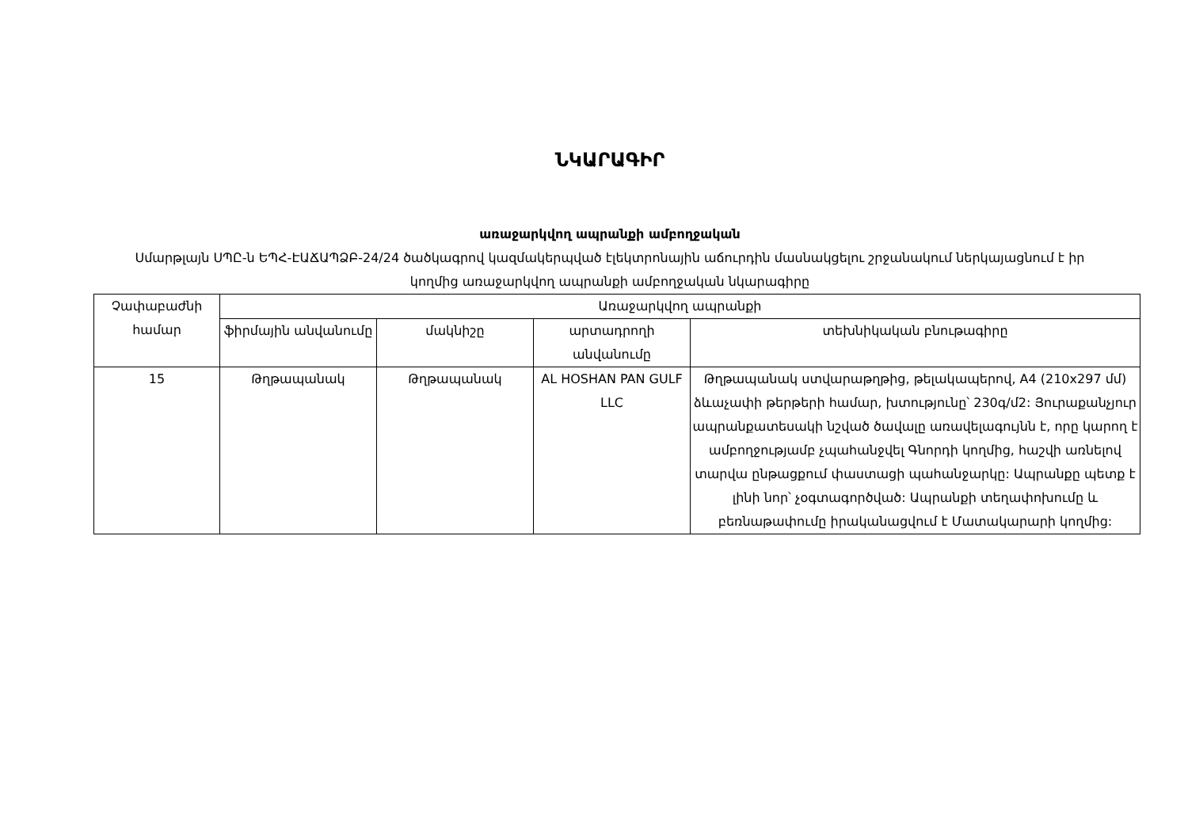ՆԿԱՐԱԳԻՐ
առաջարկվող ապրանքի ամբողջական
Սմարթլայն ՍՊԸ-ն ԵՊՀ-ԷԱՃԱՊՁԲ-24/24 ծածկագրով կազմակերպված էլեկտրոնային աճուրդին մասնակցելու շրջանակում ներկայացնում է իր կողմից առաջարկվող ապրանքի ամբողջական նկարագիրը
| Չափաբաժնի համար | Առաջարկվող ապրանքի | | | |
| --- | --- | --- | --- | --- |
| | ֆիրմային անվանումը | մակնիշը | արտադրողի անվանումը | տեխնիկական բնութագիրը |
| 15 | Թղթապանակ | Թղթապանակ | AL HOSHAN PAN GULF LLC | Թղթապանակ ստվարաթղթից, թելակապերով, A4 (210x297 մմ) ձևաչափի թերթերի համար, խտությունը՝ 230գ/մ2: Յուրաքանչյուր ապրանքատեսակի նշված ծավալը առավելագույնն է, որը կարող է ամբողջությամբ չպահանջվել Գնորդի կողմից, հաշվի առնելով տարվա ընթացքում փաստացի պահանջարկը: Ապրանքը պետք է լինի նոր՝ չօգտագործված: Ապրանքի տեղափոխումը և բեռնաթափումը իրականացվում է Մատակարարի կողմից: |